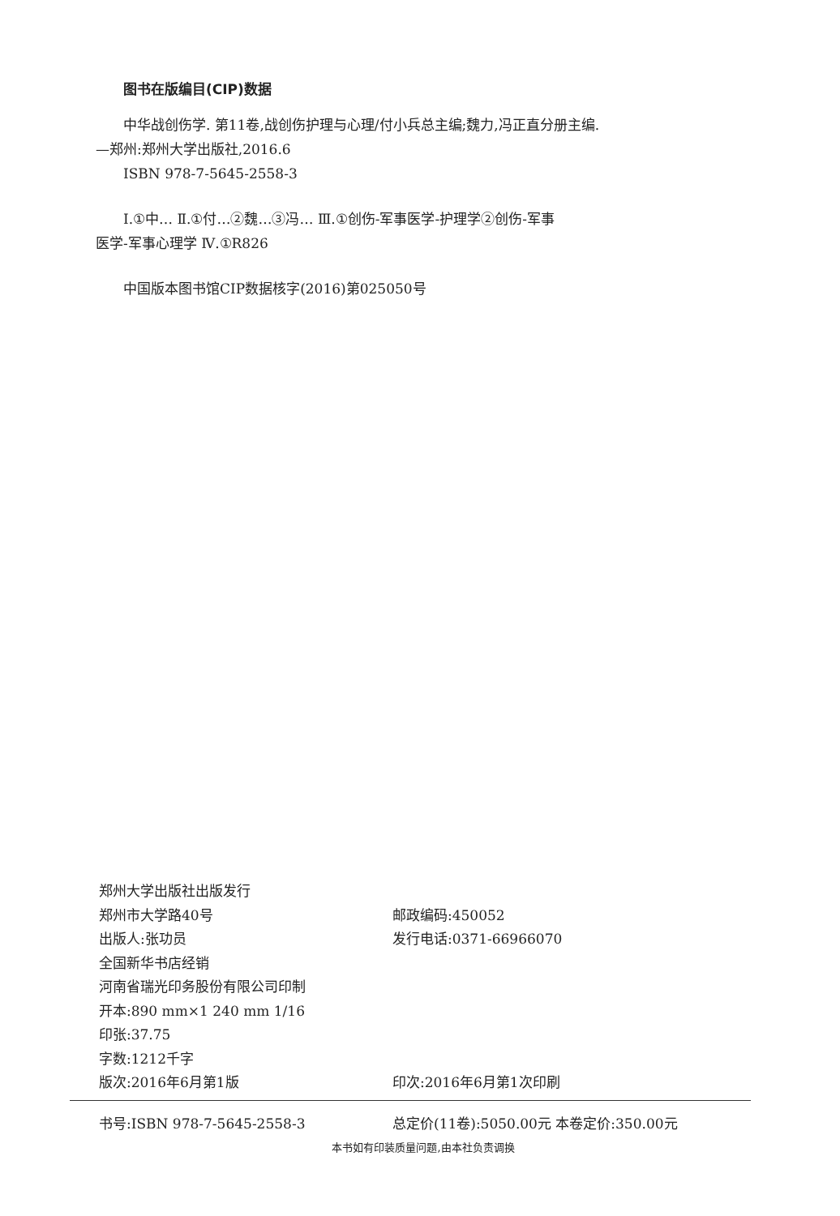图书在版编目(CIP)数据
中华战创伤学. 第11卷,战创伤护理与心理/付小兵总主编;魏力,冯正直分册主编.
—郑州:郑州大学出版社,2016.6
ISBN 978-7-5645-2558-3
Ⅰ.①中… Ⅱ.①付…②魏…③冯… Ⅲ.①创伤-军事医学-护理学②创伤-军事
医学-军事心理学 Ⅳ.①R826
中国版本图书馆CIP数据核字(2016)第025050号
郑州大学出版社出版发行
郑州市大学路40号 邮政编码:450052
出版人:张功员 发行电话:0371-66966070
全国新华书店经销
河南省瑞光印务股份有限公司印制
开本:890 mm×1 240 mm 1/16
印张:37.75
字数:1212千字
版次:2016年6月第1版 印次:2016年6月第1次印刷
书号:ISBN 978-7-5645-2558-3 总定价(11卷):5050.00元 本卷定价:350.00元
本书如有印装质量问题,由本社负责调换